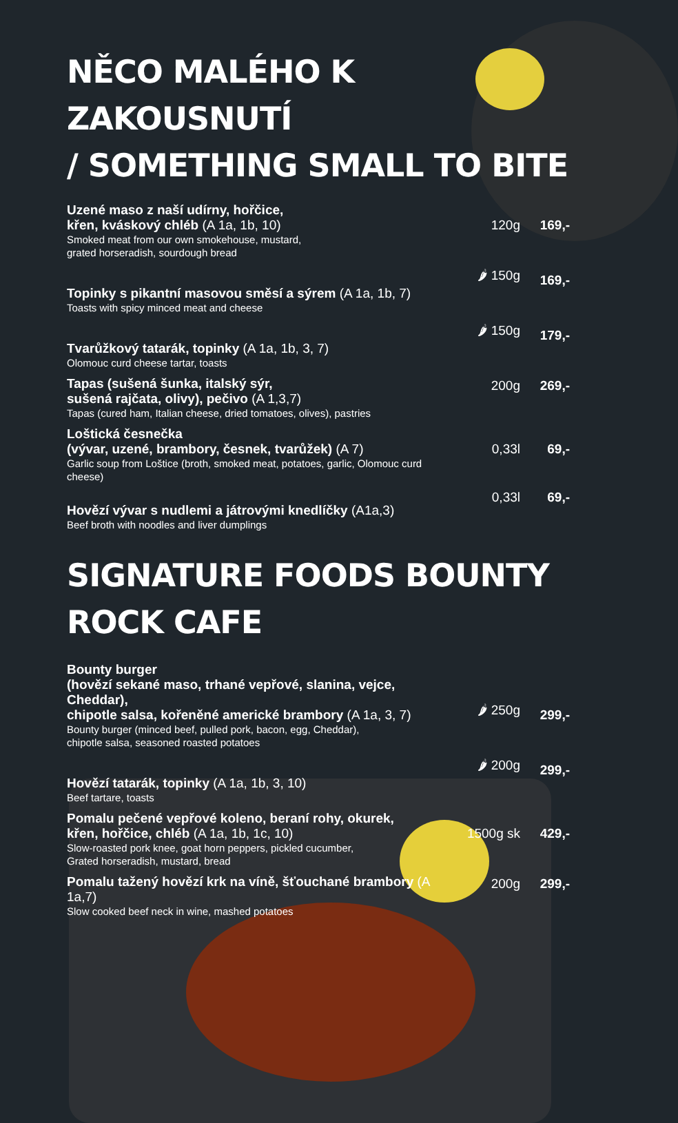NĚCO MALÉHO K ZAKOUSNUTÍ
/ SOMETHING SMALL TO BITE
Uzené maso z naší udírny, hořčice,
křen, kváskový chléb (A 1a, 1b, 10)
Smoked meat from our own smokehouse, mustard,
grated horseradish, sourdough bread
120g
169,-
Topinky s pikantní masovou směsí a sýrem (A 1a, 1b, 7)
Toasts with spicy minced meat and cheese
🌶 150g
169,-
Tvarůžkový tatarák, topinky (A 1a, 1b, 3, 7)
Olomouc curd cheese tartar, toasts
🌶 150g
179,-
Tapas (sušená šunka, italský sýr,
sušená rajčata, olivy), pečivo (A 1,3,7)
Tapas (cured ham, Italian cheese, dried tomatoes, olives), pastries
200g
269,-
Loštická česnečka
(vývar, uzené, brambory, česnek, tvarůžek) (A 7)
Garlic soup from Loštice (broth, smoked meat, potatoes, garlic, Olomouc curd cheese)
0,33l
69,-
Hovězí vývar s nudlemi a játrovými knedlíčky (A1a,3)
Beef broth with noodles and liver dumplings
0,33l
69,-
SIGNATURE FOODS BOUNTY ROCK CAFE
Bounty burger
(hovězí sekané maso, trhané vepřové, slanina, vejce, Cheddar),
chipotle salsa, kořeněné americké brambory (A 1a, 3, 7)
Bounty burger (minced beef, pulled pork, bacon, egg, Cheddar),
chipotle salsa, seasoned roasted potatoes
🌶 250g
299,-
Hovězí tatarák, topinky (A 1a, 1b, 3, 10)
Beef tartare, toasts
🌶 200g
299,-
Pomalu pečené vepřové koleno, beraní rohy, okurek,
křen, hořčice, chléb (A 1a, 1b, 1c, 10)
Slow-roasted pork knee, goat horn peppers, pickled cucumber,
Grated horseradish, mustard, bread
1500g sk
429,-
Pomalu tažený hovězí krk na víně, šťouchané brambory (A 1a,7)
Slow cooked beef neck in wine, mashed potatoes
200g
299,-